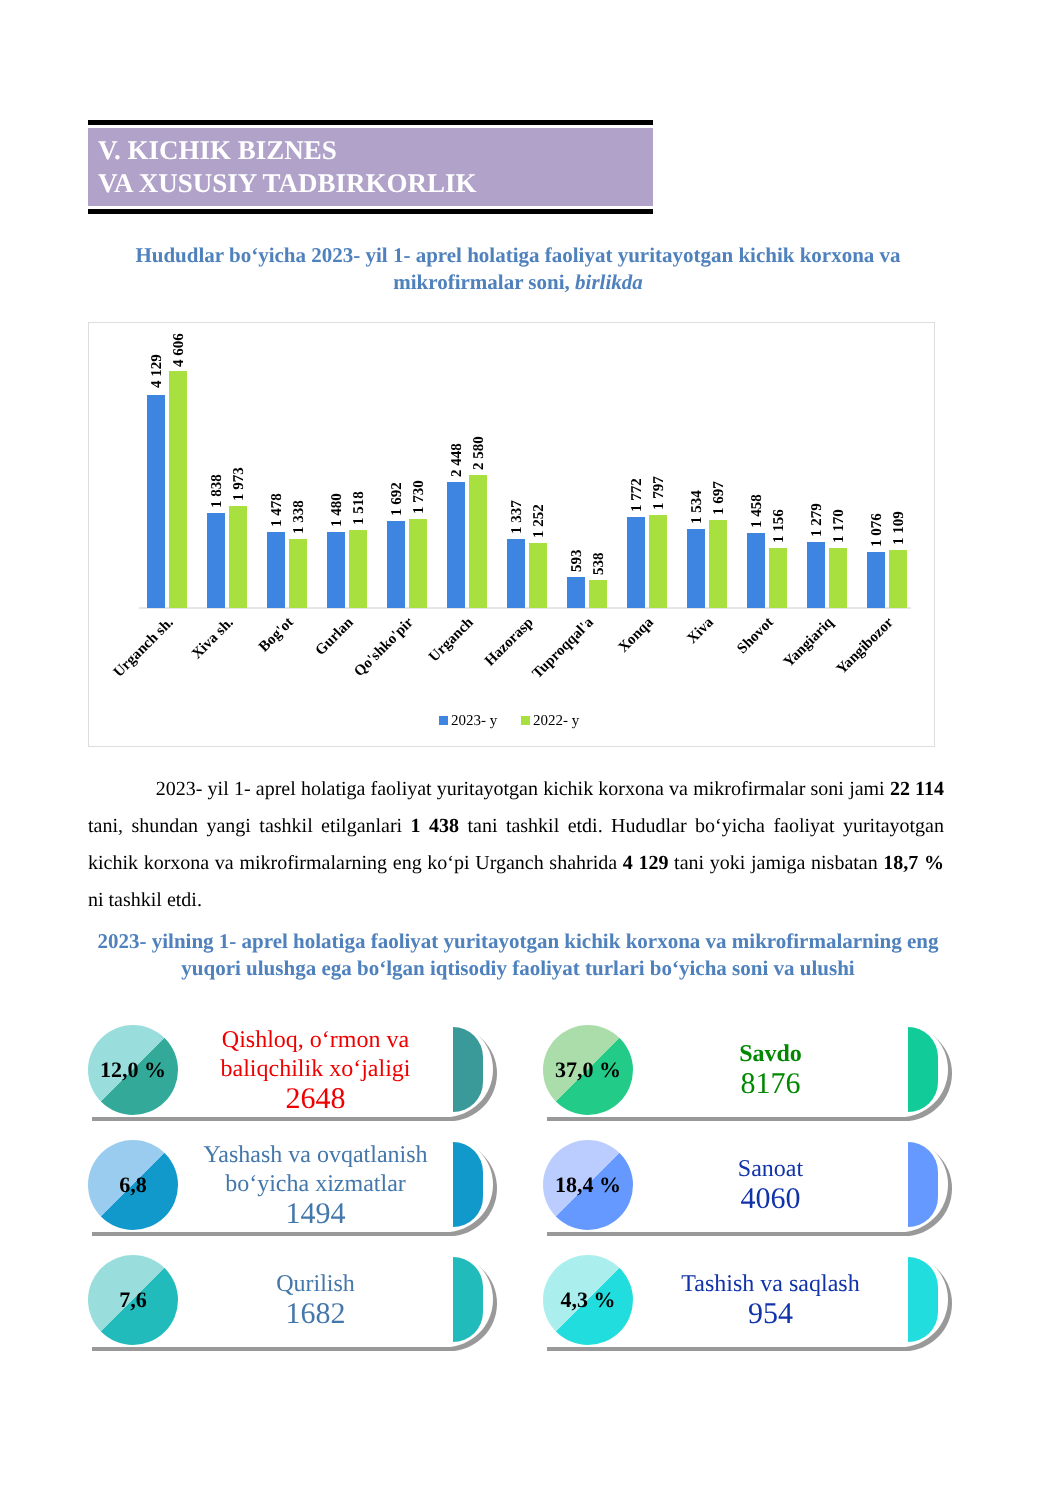V. KICHIK BIZNES
VA XUSUSIY TADBIRKORLIK
Hududlar bo‘yicha 2023- yil 1- aprel holatiga faoliyat yuritayotgan kichik korxona va mikrofirmalar soni, birlikda
4 129
4 606
1 838
1 973
1 478
1 338
1 480
1 518
1 692
1 730
2 448
2 580
1 337
1 252
593
538
1 772
1 797
1 534
1 697
1 458
1 156
1 279
1 170
1 076
1 109
Urganch sh.
Xiva sh.
Bog'ot
Gurlan
Qo'shko'pir
Urganch
Hazorasp
Tuproqqal'a
Xonqa
Xiva
Shovot
Yangiariq
Yangibozor
2023- y
2022- y
2023- yil 1- aprel holatiga faoliyat yuritayotgan kichik korxona va mikrofirmalar soni jami 22 114 tani, shundan yangi tashkil etilganlari 1 438 tani tashkil etdi. Hududlar bo‘yicha faoliyat yuritayotgan kichik korxona va mikrofirmalarning eng ko‘pi Urganch shahrida 4 129 tani yoki jamiga nisbatan 18,7 % ni tashkil etdi.
2023- yilning 1- aprel holatiga faoliyat yuritayotgan kichik korxona va mikrofirmalarning eng yuqori ulushga ega bo‘lgan iqtisodiy faoliyat turlari bo‘yicha soni va ulushi
12,0 %
Qishloq, o‘rmon va baliqchilik xo‘jaligi
2648
37,0 %
Savdo
8176
6,8
Yashash va ovqatlanish bo‘yicha xizmatlar
1494
18,4 %
Sanoat
4060
7,6
Qurilish
1682
4,3 %
Tashish va saqlash
954